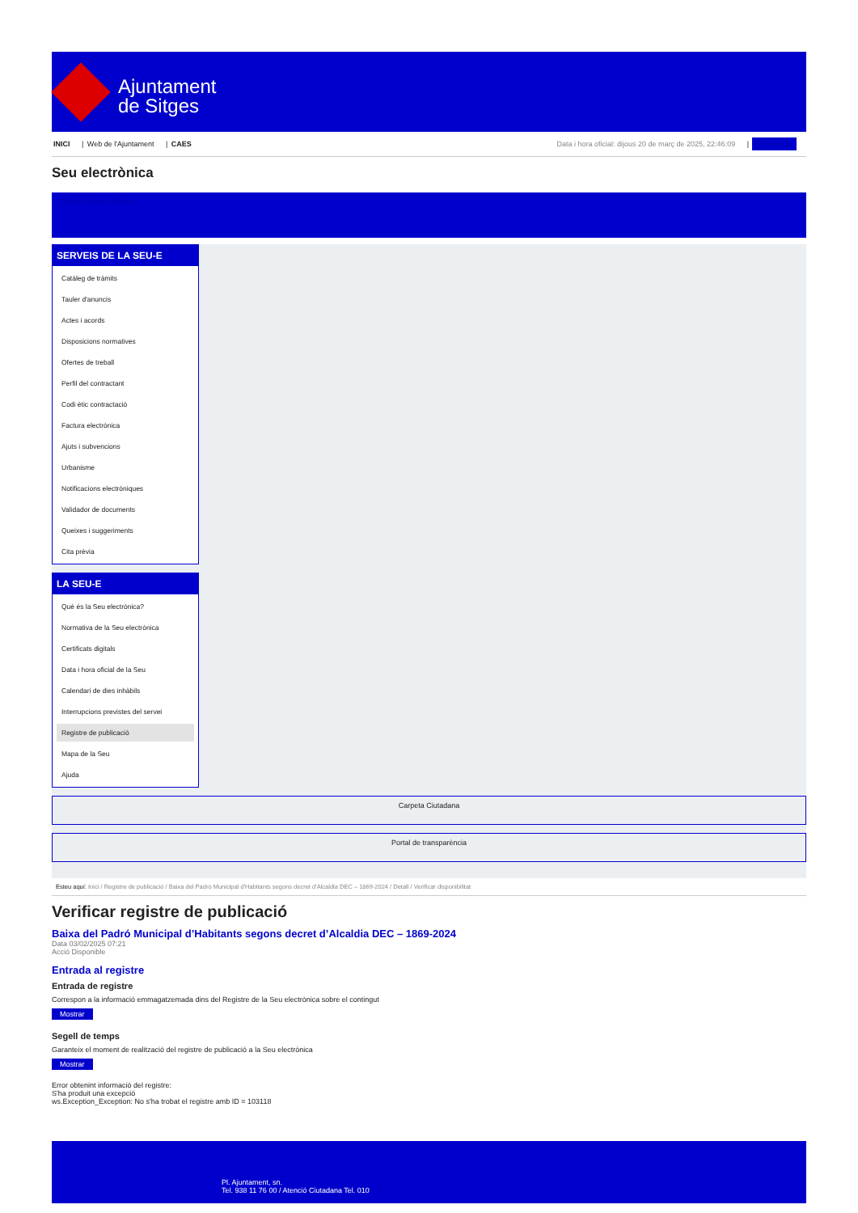Ajuntament
de Sitges
INICI | Web de l'Ajuntament | CAES
Data i hora oficial: dijous 20 de març de 2025, 22:46:09 | Directorio
Seu electrònica
Obtenir còpia autèntica
SERVEIS DE LA SEU-E
Catàleg de tràmits
Tauler d'anuncis
Actes i acords
Disposicions normatives
Ofertes de treball
Perfil del contractant
Codi ètic contractació
Factura electrònica
Ajuts i subvencions
Urbanisme
Notificacions electròniques
Validador de documents
Queixes i suggeriments
Cita prèvia
LA SEU-E
Què és la Seu electrònica?
Normativa de la Seu electrònica
Certificats digitals
Data i hora oficial de la Seu
Calendari de dies inhàbils
Interrupcions previstes del servei
Registre de publicació
Mapa de la Seu
Ajuda
Carpeta Ciutadana
Portal de transparència
Esteu aquí: Inici / Registre de publicació / Baixa del Padró Municipal d'Habitants segons decret d'Alcaldia DEC – 1869-2024 / Detall / Verificar disponibilitat
Verificar registre de publicació
Baixa del Padró Municipal d’Habitants segons decret d’Alcaldia DEC – 1869-2024
Data 03/02/2025 07:21
Acció Disponible
Entrada al registre
Entrada de registre
Correspon a la informació emmagatzemada dins del Registre de la Seu electrònica sobre el contingut
Mostrar
Segell de temps
Garanteix el moment de realització del registre de publicació a la Seu electrònica
Mostrar
Error obtenint informació del registre:
S'ha produit una excepció
ws.Exception_Exception: No s'ha trobat el registre amb ID = 103118
Pl. Ajuntament, sn.
Tel. 938 11 76 00 / Atenció Ciutadana Tel. 010